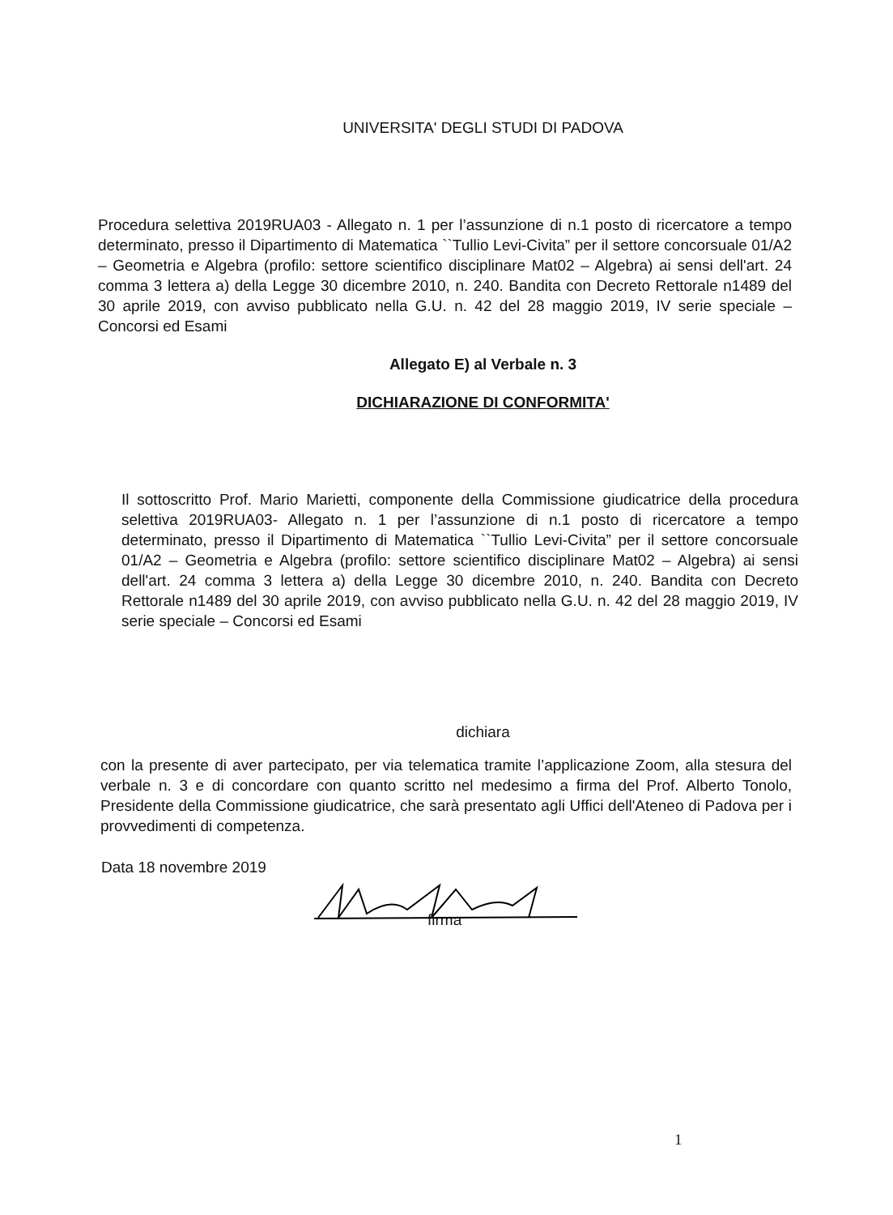UNIVERSITA' DEGLI STUDI DI PADOVA
Procedura selettiva 2019RUA03 - Allegato n. 1 per l’assunzione di n.1 posto di ricercatore a tempo determinato, presso il Dipartimento di Matematica ``Tullio Levi-Civita” per il settore concorsuale 01/A2 – Geometria e Algebra (profilo: settore scientifico disciplinare Mat02 – Algebra) ai sensi dell'art. 24 comma 3 lettera a) della Legge 30 dicembre 2010, n. 240. Bandita con Decreto Rettorale n1489 del 30 aprile 2019, con avviso pubblicato nella G.U. n. 42 del 28 maggio 2019, IV serie speciale – Concorsi ed Esami
Allegato E) al Verbale n. 3
DICHIARAZIONE DI CONFORMITA'
Il sottoscritto Prof. Mario Marietti, componente della Commissione giudicatrice della procedura selettiva 2019RUA03- Allegato n. 1 per l’assunzione di n.1 posto di ricercatore a tempo determinato, presso il Dipartimento di Matematica ``Tullio Levi-Civita” per il settore concorsuale 01/A2 – Geometria e Algebra (profilo: settore scientifico disciplinare Mat02 – Algebra) ai sensi dell'art. 24 comma 3 lettera a) della Legge 30 dicembre 2010, n. 240. Bandita con Decreto Rettorale n1489 del 30 aprile 2019, con avviso pubblicato nella G.U. n. 42 del 28 maggio 2019, IV serie speciale – Concorsi ed Esami
dichiara
con la presente di aver partecipato, per via telematica tramite l’applicazione Zoom, alla stesura del verbale n. 3 e di concordare con quanto scritto nel medesimo a firma del Prof. Alberto Tonolo, Presidente della Commissione giudicatrice, che sarà presentato agli Uffici dell'Ateneo di Padova per i provvedimenti di competenza.
Data 18 novembre 2019
firma
1